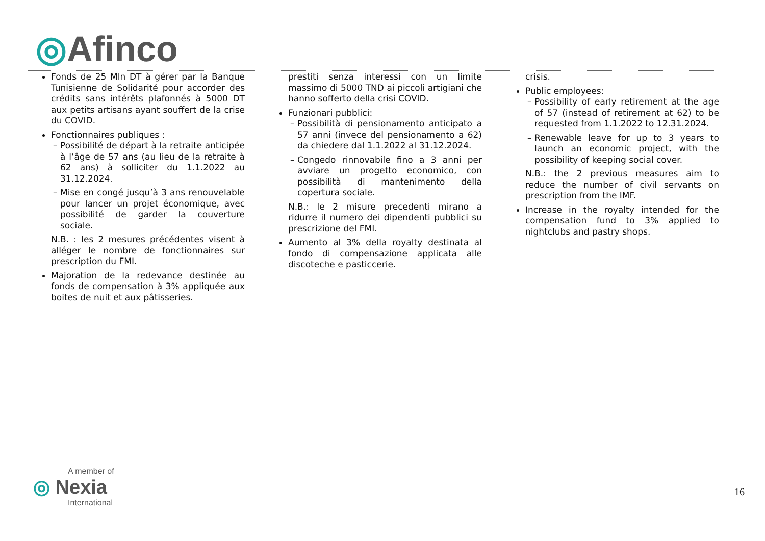◎Afinco
Fonds de 25 Mln DT à gérer par la Banque Tunisienne de Solidarité pour accorder des crédits sans intérêts plafonnés à 5000 DT aux petits artisans ayant souffert de la crise du COVID.
Fonctionnaires publiques :
Possibilité de départ à la retraite anticipée à l’âge de 57 ans (au lieu de la retraite à 62 ans) à solliciter du 1.1.2022 au 31.12.2024.
Mise en congé jusqu’à 3 ans renouvelable pour lancer un projet économique, avec possibilité de garder la couverture sociale.
N.B. : les 2 mesures précédentes visent à alléger le nombre de fonctionnaires sur prescription du FMI.
Majoration de la redevance destinée au fonds de compensation à 3% appliquée aux boites de nuit et aux pâtisseries.
prestiti senza interessi con un limite massimo di 5000 TND ai piccoli artigiani che hanno sofferto della crisi COVID.
Funzionari pubblici:
Possibilità di pensionamento anticipato a 57 anni (invece del pensionamento a 62) da chiedere dal 1.1.2022 al 31.12.2024.
Congedo rinnovabile fino a 3 anni per avviare un progetto economico, con possibilità di mantenimento della copertura sociale.
N.B.: le 2 misure precedenti mirano a ridurre il numero dei dipendenti pubblici su prescrizione del FMI.
Aumento al 3% della royalty destinata al fondo di compensazione applicata alle discoteche e pasticcerie.
crisis.
Public employees:
Possibility of early retirement at the age of 57 (instead of retirement at 62) to be requested from 1.1.2022 to 12.31.2024.
Renewable leave for up to 3 years to launch an economic project, with the possibility of keeping social cover.
N.B.: the 2 previous measures aim to reduce the number of civil servants on prescription from the IMF.
Increase in the royalty intended for the compensation fund to 3% applied to nightclubs and pastry shops.
A member of
◎ Nexia
International
16